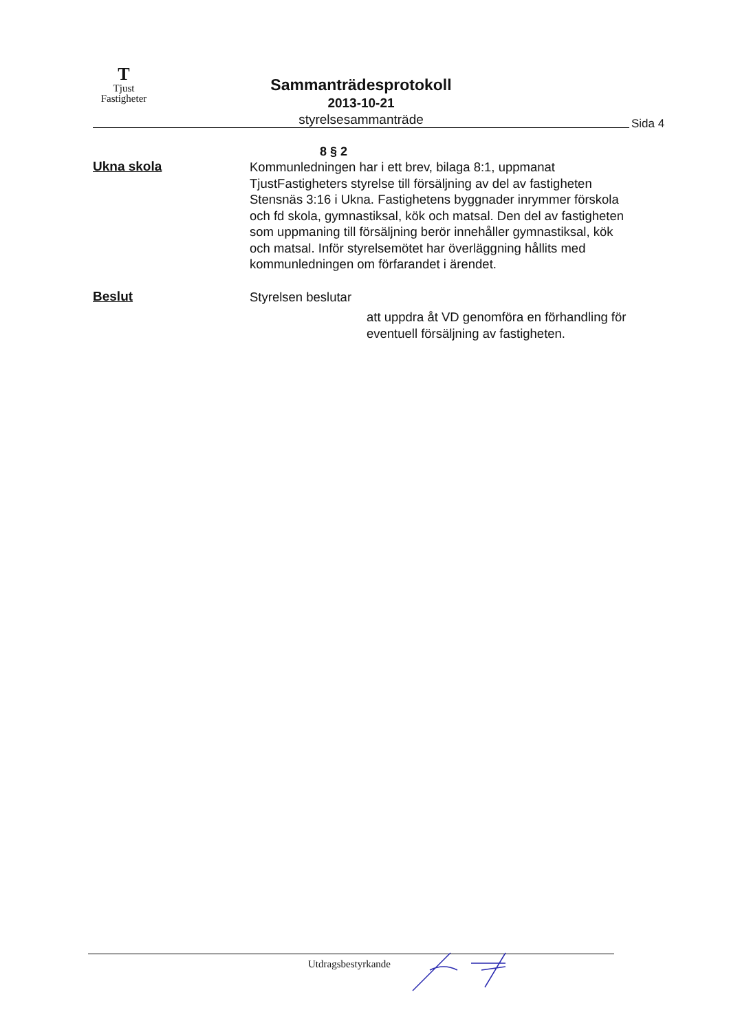T
Tjust
Fastigheter
Sammanträdesprotokoll
2013-10-21
styrelsesammanträde
Sida 4
8 § 2
Ukna skola
Kommunledningen har i ett brev, bilaga 8:1, uppmanat TjustFastigheters styrelse till försäljning av del av fastigheten Stensnäs 3:16 i Ukna. Fastighetens byggnader inrymmer förskola och fd skola, gymnastiksal, kök och matsal. Den del av fastigheten som uppmaning till försäljning berör innehåller gymnastiksal, kök och matsal. Inför styrelsemötet har överläggning hållits med kommunledningen om förfarandet i ärendet.
Beslut
Styrelsen beslutar
att uppdra åt VD genomföra en förhandling för eventuell försäljning av fastigheten.
Utdragsbestyrkande